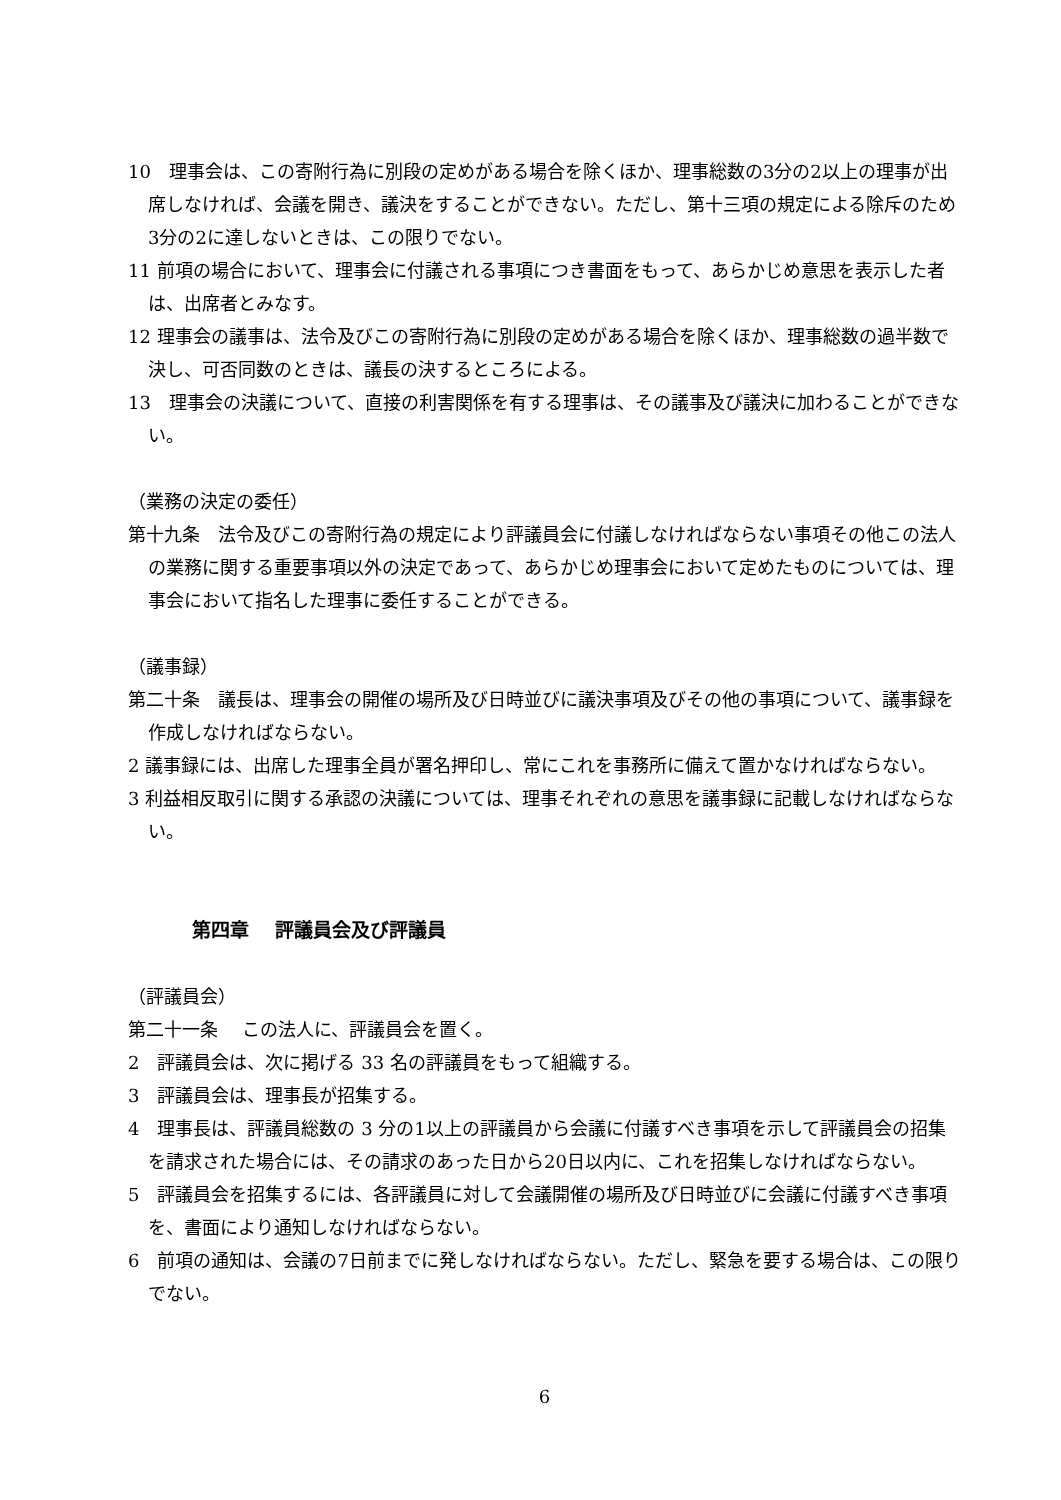10　理事会は、この寄附行為に別段の定めがある場合を除くほか、理事総数の3分の2以上の理事が出席しなければ、会議を開き、議決をすることができない。ただし、第十三項の規定による除斥のため3分の2に達しないときは、この限りでない。
11 前項の場合において、理事会に付議される事項につき書面をもって、あらかじめ意思を表示した者は、出席者とみなす。
12 理事会の議事は、法令及びこの寄附行為に別段の定めがある場合を除くほか、理事総数の過半数で決し、可否同数のときは、議長の決するところによる。
13　理事会の決議について、直接の利害関係を有する理事は、その議事及び議決に加わることができない。
（業務の決定の委任）
第十九条　法令及びこの寄附行為の規定により評議員会に付議しなければならない事項その他この法人の業務に関する重要事項以外の決定であって、あらかじめ理事会において定めたものについては、理事会において指名した理事に委任することができる。
（議事録）
第二十条　議長は、理事会の開催の場所及び日時並びに議決事項及びその他の事項について、議事録を作成しなければならない。
2 議事録には、出席した理事全員が署名押印し、常にこれを事務所に備えて置かなければならない。
3 利益相反取引に関する承認の決議については、理事それぞれの意思を議事録に記載しなければならない。
第四章　 評議員会及び評議員
（評議員会）
第二十一条　 この法人に、評議員会を置く。
2　評議員会は、次に掲げる 33 名の評議員をもって組織する。
3　評議員会は、理事長が招集する。
4　理事長は、評議員総数の 3 分の1以上の評議員から会議に付議すべき事項を示して評議員会の招集を請求された場合には、その請求のあった日から20日以内に、これを招集しなければならない。
5　評議員会を招集するには、各評議員に対して会議開催の場所及び日時並びに会議に付議すべき事項を、書面により通知しなければならない。
6　前項の通知は、会議の7日前までに発しなければならない。ただし、緊急を要する場合は、この限りでない。
6